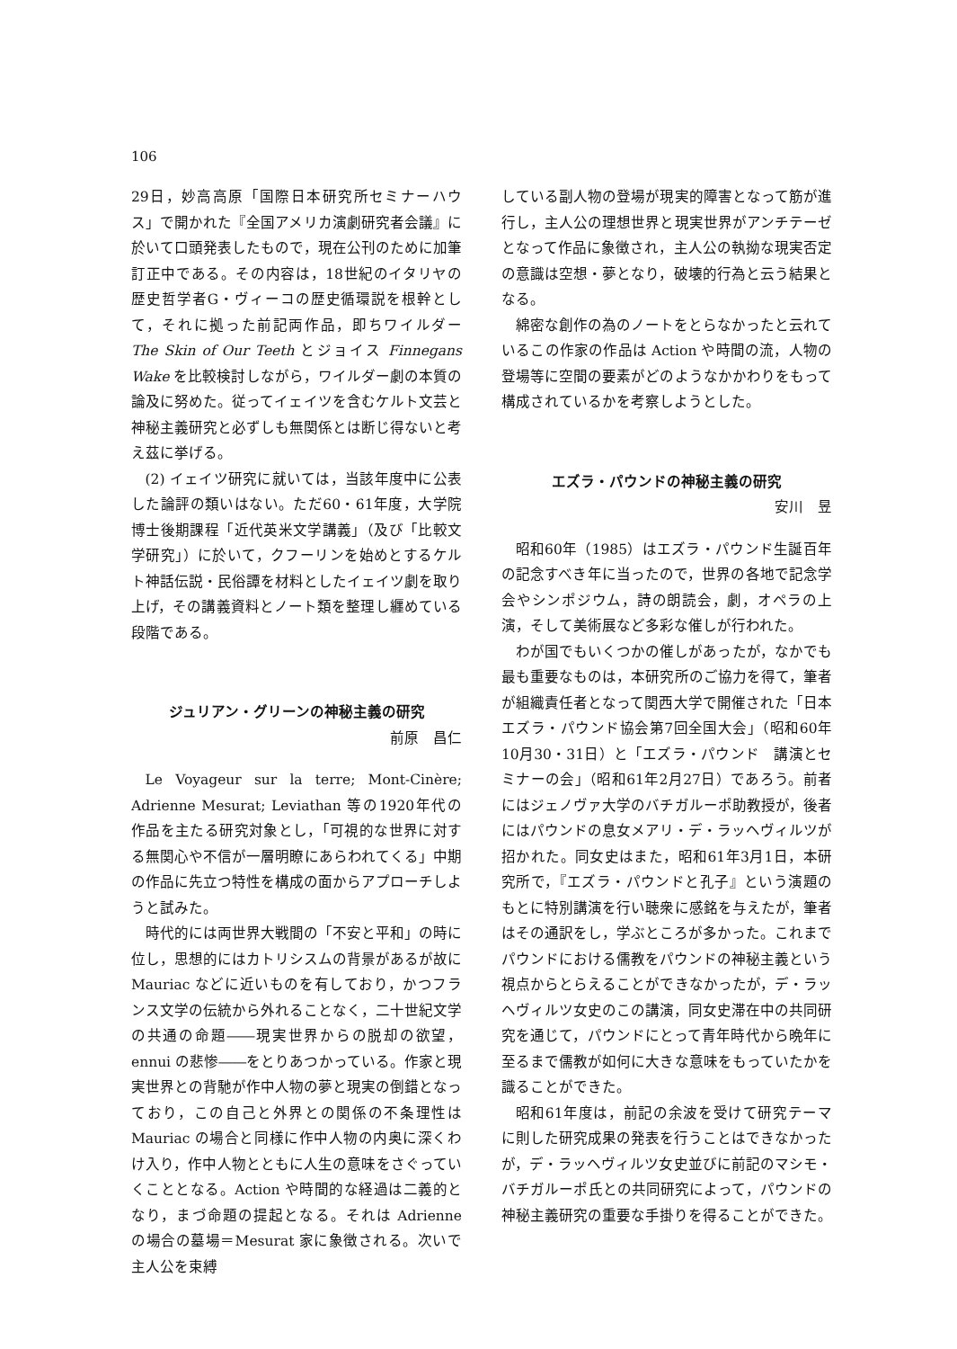106
29日，妙高高原「国際日本研究所セミナーハウス」で開かれた『全国アメリカ演劇研究者会議』に於いて口頭発表したもので，現在公刊のために加筆訂正中である。その内容は，18世紀のイタリヤの歴史哲学者G・ヴィーコの歴史循環説を根幹として，それに拠った前記両作品，即ちワイルダー The Skin of Our Teeth とジョイス Finnegans Wake を比較検討しながら，ワイルダー劇の本質の論及に努めた。従ってイェイツを含むケルト文芸と神秘主義研究と必ずしも無関係とは断じ得ないと考え茲に挙げる。
(2) イェイツ研究に就いては，当該年度中に公表した論評の類いはない。ただ60・61年度，大学院博士後期課程「近代英米文学講義」（及び「比較文学研究」）に於いて，クフーリンを始めとするケルト神話伝説・民俗譚を材料としたイェイツ劇を取り上げ，その講義資料とノート類を整理し纒めている段階である。
ジュリアン・グリーンの神秘主義の研究
前原　昌仁
Le Voyageur sur la terre; Mont-Cinère; Adrienne Mesurat; Leviathan 等の1920年代の作品を主たる研究対象とし，「可視的な世界に対する無関心や不信が一層明瞭にあらわれてくる」中期の作品に先立つ特性を構成の面からアプローチしようと試みた。
時代的には両世界大戦間の「不安と平和」の時に位し，思想的にはカトリシスムの背景があるが故に Mauriac などに近いものを有しており，かつフランス文学の伝統から外れることなく，二十世紀文学の共通の命題――現実世界からの脱却の欲望，ennui の悲惨――をとりあつかっている。作家と現実世界との背馳が作中人物の夢と現実の倒錯となっており，この自己と外界との関係の不条理性は Mauriac の場合と同様に作中人物の内奥に深くわけ入り，作中人物とともに人生の意味をさぐっていくこととなる。Action や時間的な経過は二義的となり，まづ命題の提起となる。それは Adrienne の場合の墓場＝Mesurat 家に象徴される。次いで主人公を束縛
している副人物の登場が現実的障害となって筋が進行し，主人公の理想世界と現実世界がアンチテーゼとなって作品に象徴され，主人公の執拗な現実否定の意識は空想・夢となり，破壊的行為と云う結果となる。
綿密な創作の為のノートをとらなかったと云れているこの作家の作品は Action や時間の流，人物の登場等に空間の要素がどのようなかかわりをもって構成されているかを考察しようとした。
エズラ・パウンドの神秘主義の研究
安川　昱
昭和60年（1985）はエズラ・パウンド生誕百年の記念すべき年に当ったので，世界の各地で記念学会やシンポジウム，詩の朗読会，劇，オペラの上演，そして美術展など多彩な催しが行われた。
わが国でもいくつかの催しがあったが，なかでも最も重要なものは，本研究所のご協力を得て，筆者が組織責任者となって関西大学で開催された「日本エズラ・パウンド協会第7回全国大会」（昭和60年10月30・31日）と「エズラ・パウンド　講演とセミナーの会」（昭和61年2月27日）であろう。前者にはジェノヴァ大学のバチガルーポ助教授が，後者にはパウンドの息女メアリ・デ・ラッヘヴィルツが招かれた。同女史はまた，昭和61年3月1日，本研究所で，『エズラ・パウンドと孔子』という演題のもとに特別講演を行い聴衆に感銘を与えたが，筆者はその通訳をし，学ぶところが多かった。これまでパウンドにおける儒教をパウンドの神秘主義という視点からとらえることができなかったが，デ・ラッヘヴィルツ女史のこの講演，同女史滞在中の共同研究を通じて，パウンドにとって青年時代から晩年に至るまで儒教が如何に大きな意味をもっていたかを識ることができた。
昭和61年度は，前記の余波を受けて研究テーマに則した研究成果の発表を行うことはできなかったが，デ・ラッヘヴィルツ女史並びに前記のマシモ・バチガルーポ氏との共同研究によって，パウンドの神秘主義研究の重要な手掛りを得ることができた。